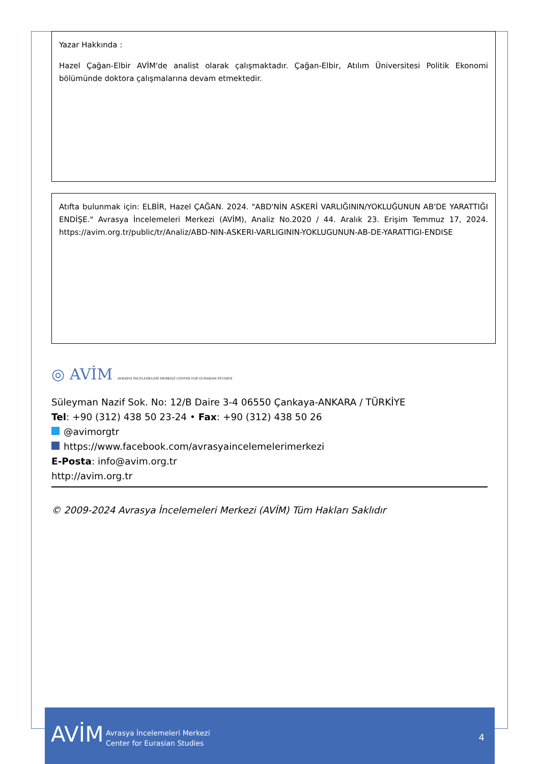Yazar Hakkında :
Hazel Çağan-Elbir AVİM'de analist olarak çalışmaktadır. Çağan-Elbir, Atılım Üniversitesi Politik Ekonomi bölümünde doktora çalışmalarına devam etmektedir.
Atıfta bulunmak için: ELBİR, Hazel ÇAĞAN. 2024. "ABD'NİN ASKERİ VARLIĞININ/YOKLUĞUNUN AB'DE YARATTIĞI ENDİŞE." Avrasya İncelemeleri Merkezi (AVİM), Analiz No.2020 / 44. Aralık 23. Erişim Temmuz 17, 2024. https://avim.org.tr/public/tr/Analiz/ABD-NIN-ASKERI-VARLIGININ-YOKLUGUNUN-AB-DE-YARATTIGI-ENDISE
◎ AVİM AVRASYA İNCELEMELERİ MERKEZİ CENTER FOR EURASIAN STUDIES
Süleyman Nazif Sok. No: 12/B Daire 3-4 06550 Çankaya-ANKARA / TÜRKİYE
Tel: +90 (312) 438 50 23-24 • Fax: +90 (312) 438 50 26
@avimorgtr
https://www.facebook.com/avrasyaincelemelerimerkezi
E-Posta: info@avim.org.tr
http://avim.org.tr
© 2009-2024 Avrasya İncelemeleri Merkezi (AVİM) Tüm Hakları Saklıdır
AVİM
Avrasya İncelemeleri Merkezi
Center for Eurasian Studies
4